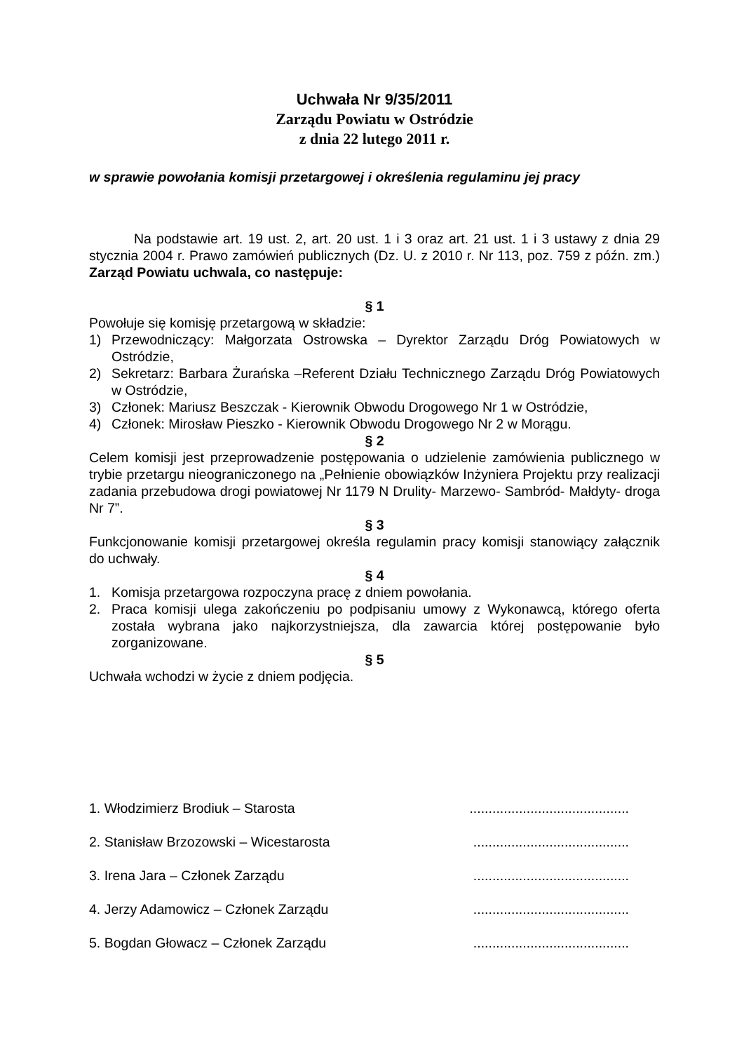Uchwała Nr 9/35/2011
Zarządu Powiatu w Ostródzie
z dnia 22 lutego 2011 r.
w sprawie powołania komisji przetargowej i określenia regulaminu jej pracy
Na podstawie art. 19 ust. 2, art. 20 ust. 1 i 3 oraz art. 21 ust. 1 i 3 ustawy z dnia 29 stycznia 2004 r. Prawo zamówień publicznych (Dz. U. z 2010 r. Nr 113, poz. 759 z późn. zm.) Zarząd Powiatu uchwala, co następuje:
§ 1
Powołuje się komisję przetargową w składzie:
1) Przewodniczący: Małgorzata Ostrowska – Dyrektor Zarządu Dróg Powiatowych w Ostródzie,
2) Sekretarz: Barbara Żurańska –Referent Działu Technicznego Zarządu Dróg Powiatowych w Ostródzie,
3) Członek: Mariusz Beszczak - Kierownik Obwodu Drogowego Nr 1 w Ostródzie,
4) Członek: Mirosław Pieszko - Kierownik Obwodu Drogowego Nr 2 w Morągu.
§ 2
Celem komisji jest przeprowadzenie postępowania o udzielenie zamówienia publicznego w trybie przetargu nieograniczonego na „Pełnienie obowiązków Inżyniera Projektu przy realizacji zadania przebudowa drogi powiatowej Nr 1179 N Drulity- Marzewo- Sambród- Małdyty- droga Nr 7”.
§ 3
Funkcjonowanie komisji przetargowej określa regulamin pracy komisji stanowiący załącznik do uchwały.
§ 4
1. Komisja przetargowa rozpoczyna pracę z dniem powołania.
2. Praca komisji ulega zakończeniu po podpisaniu umowy z Wykonawcą, którego oferta została wybrana jako najkorzystniejsza, dla zawarcia której postępowanie było zorganizowane.
§ 5
Uchwała wchodzi w życie z dniem podjęcia.
1. Włodzimierz Brodiuk – Starosta ..........................................
2. Stanisław Brzozowski – Wicestarosta .........................................
3. Irena Jara – Członek Zarządu .........................................
4. Jerzy Adamowicz – Członek Zarządu .........................................
5. Bogdan Głowacz – Członek Zarządu .........................................